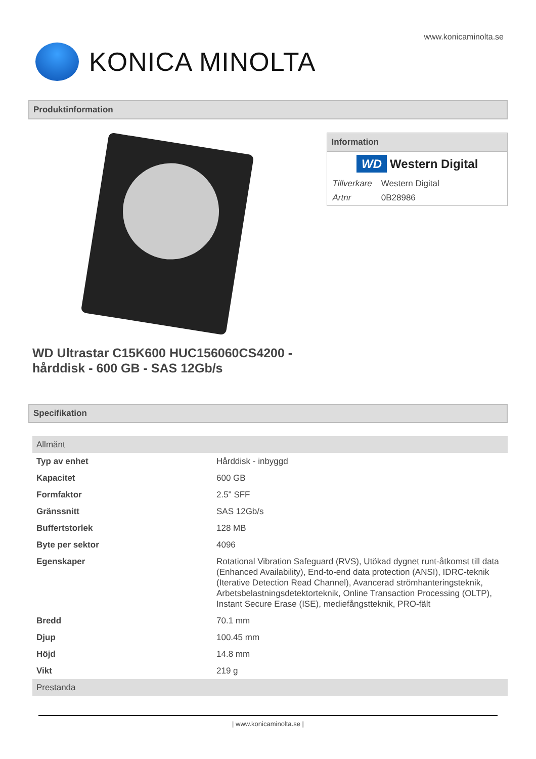www.konicaminolta.se
KONICA MINOLTA
Produktinformation
WD Ultrastar C15K600 HUC156060CS4200 - hårddisk - 600 GB - SAS 12Gb/s
Information
WD Western Digital
| Tillverkare | Western Digital |
| Artnr | 0B28986 |
Specifikation
| Allmänt | |
| Typ av enhet | Hårddisk - inbyggd |
| Kapacitet | 600 GB |
| Formfaktor | 2.5" SFF |
| Gränssnitt | SAS 12Gb/s |
| Buffertstorlek | 128 MB |
| Byte per sektor | 4096 |
| Egenskaper | Rotational Vibration Safeguard (RVS), Utökad dygnet runt-åtkomst till data (Enhanced Availability), End-to-end data protection (ANSI), IDRC-teknik (Iterative Detection Read Channel), Avancerad strömhanteringsteknik, Arbetsbelastningsdetektorteknik, Online Transaction Processing (OLTP), Instant Secure Erase (ISE), mediefångstteknik, PRO-fält |
| Bredd | 70.1 mm |
| Djup | 100.45 mm |
| Höjd | 14.8 mm |
| Vikt | 219 g |
| Prestanda | |
| www.konicaminolta.se |